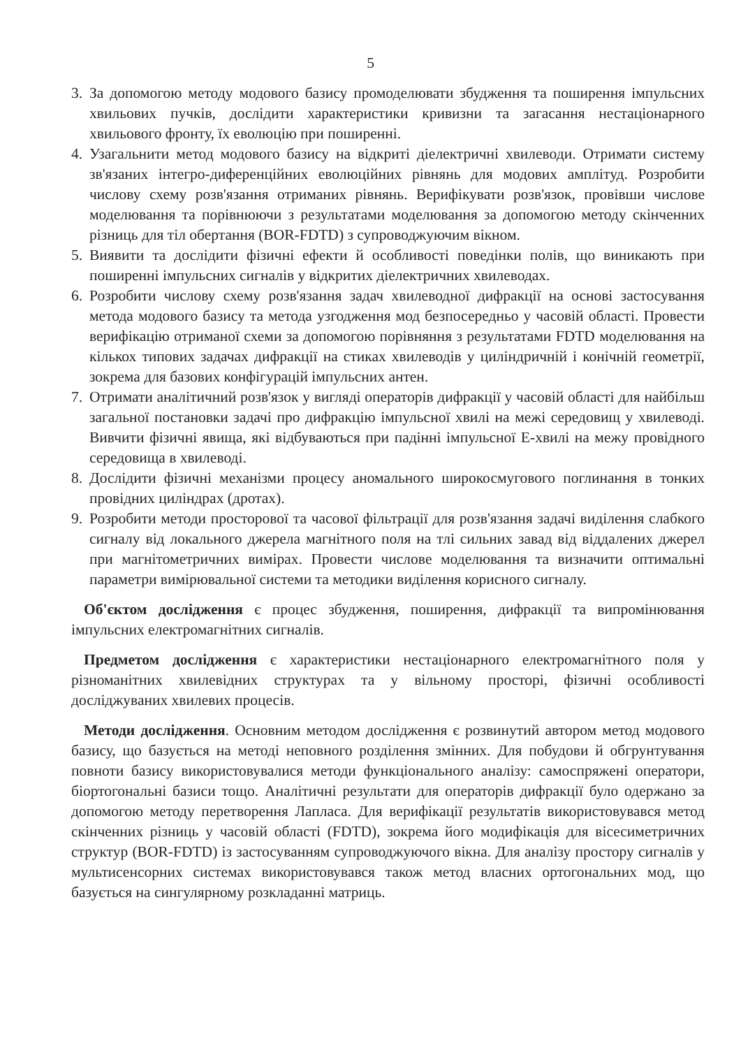5
3. За допомогою методу модового базису промоделювати збудження та поширення імпульсних хвильових пучків, дослідити характеристики кривизни та загасання нестаціонарного хвильового фронту, їх еволюцію при поширенні.
4. Узагальнити метод модового базису на відкриті діелектричні хвилеводи. Отримати систему зв'язаних інтегро-диференційних еволюційних рівнянь для модових амплітуд. Розробити числову схему розв'язання отриманих рівнянь. Верифікувати розв'язок, провівши числове моделювання та порівнюючи з результатами моделювання за допомогою методу скінченних різниць для тіл обертання (BOR-FDTD) з супроводжуючим вікном.
5. Виявити та дослідити фізичні ефекти й особливості поведінки полів, що виникають при поширенні імпульсних сигналів у відкритих діелектричних хвилеводах.
6. Розробити числову схему розв'язання задач хвилеводної дифракції на основі застосування метода модового базису та метода узгодження мод безпосередньо у часовій області. Провести верифікацію отриманої схеми за допомогою порівняння з результатами FDTD моделювання на кількох типових задачах дифракції на стиках хвилеводів у циліндричній і конічній геометрії, зокрема для базових конфігурацій імпульсних антен.
7. Отримати аналітичний розв'язок у вигляді операторів дифракції у часовій області для найбільш загальної постановки задачі про дифракцію імпульсної хвилі на межі середовищ у хвилеводі. Вивчити фізичні явища, які відбуваються при падінні імпульсної Е-хвилі на межу провідного середовища в хвилеводі.
8. Дослідити фізичні механізми процесу аномального широкосмугового поглинання в тонких провідних циліндрах (дротах).
9. Розробити методи просторової та часової фільтрації для розв'язання задачі виділення слабкого сигналу від локального джерела магнітного поля на тлі сильних завад від віддалених джерел при магнітометричних вимірах. Провести числове моделювання та визначити оптимальні параметри вимірювальної системи та методики виділення корисного сигналу.
Об'єктом дослідження є процес збудження, поширення, дифракції та випромінювання імпульсних електромагнітних сигналів.
Предметом дослідження є характеристики нестаціонарного електромагнітного поля у різноманітних хвилевідних структурах та у вільному просторі, фізичні особливості досліджуваних хвилевих процесів.
Методи дослідження. Основним методом дослідження є розвинутий автором метод модового базису, що базується на методі неповного розділення змінних. Для побудови й обгрунтування повноти базису використовувалися методи функціонального аналізу: самоспряжені оператори, біортогональні базиси тощо. Аналітичні результати для операторів дифракції було одержано за допомогою методу перетворення Лапласа. Для верифікації результатів використовувався метод скінченних різниць у часовій області (FDTD), зокрема його модифікація для вісесиметричних структур (BOR-FDTD) із застосуванням супроводжуючого вікна. Для аналізу простору сигналів у мультисенсорних системах використовувався також метод власних ортогональних мод, що базується на сингулярному розкладанні матриць.